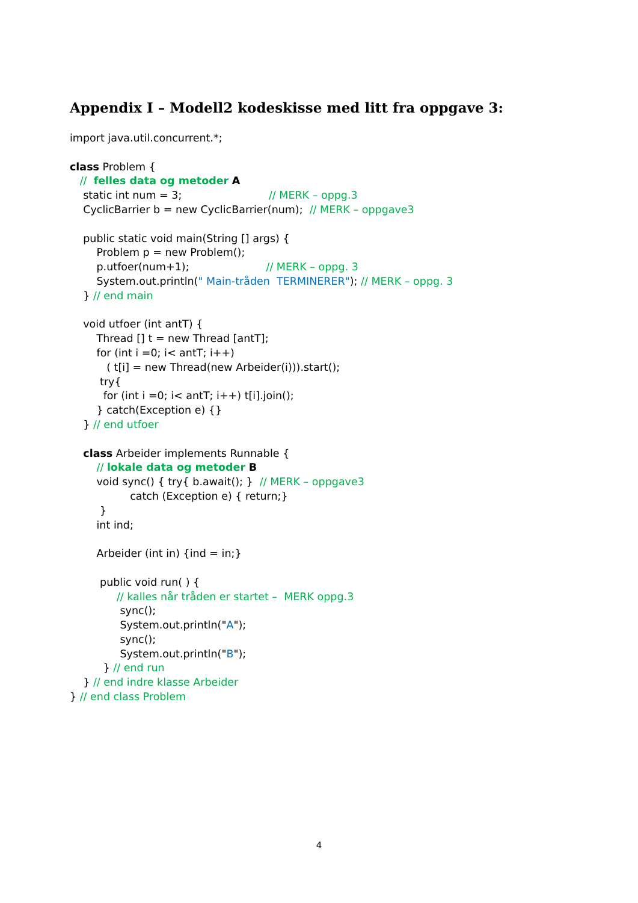Appendix I – Modell2 kodeskisse med litt fra oppgave 3:
import java.util.concurrent.*;
class Problem {
// felles data og metoder A
static int num = 3; // MERK – oppg.3
CyclicBarrier b = new CyclicBarrier(num); // MERK – oppgave3
public static void main(String [] args) {
Problem p = new Problem();
p.utfoer(num+1); // MERK – oppg. 3
System.out.println(" Main-tråden TERMINERER"); // MERK – oppg. 3
} // end main
void utfoer (int antT) {
Thread [] t = new Thread [antT];
for (int i =0; i< antT; i++)
( t[i] = new Thread(new Arbeider(i))).start();
try{
for (int i =0; i< antT; i++) t[i].join();
} catch(Exception e) {}
} // end utfoer
class Arbeider implements Runnable {
// lokale data og metoder B
void sync() { try{ b.await(); } // MERK – oppgave3
catch (Exception e) { return;}
}
int ind;
Arbeider (int in) {ind = in;}
public void run( ) {
// kalles når tråden er startet – MERK oppg.3
sync();
System.out.println("A");
sync();
System.out.println("B");
} // end run
} // end indre klasse Arbeider
} // end class Problem
4